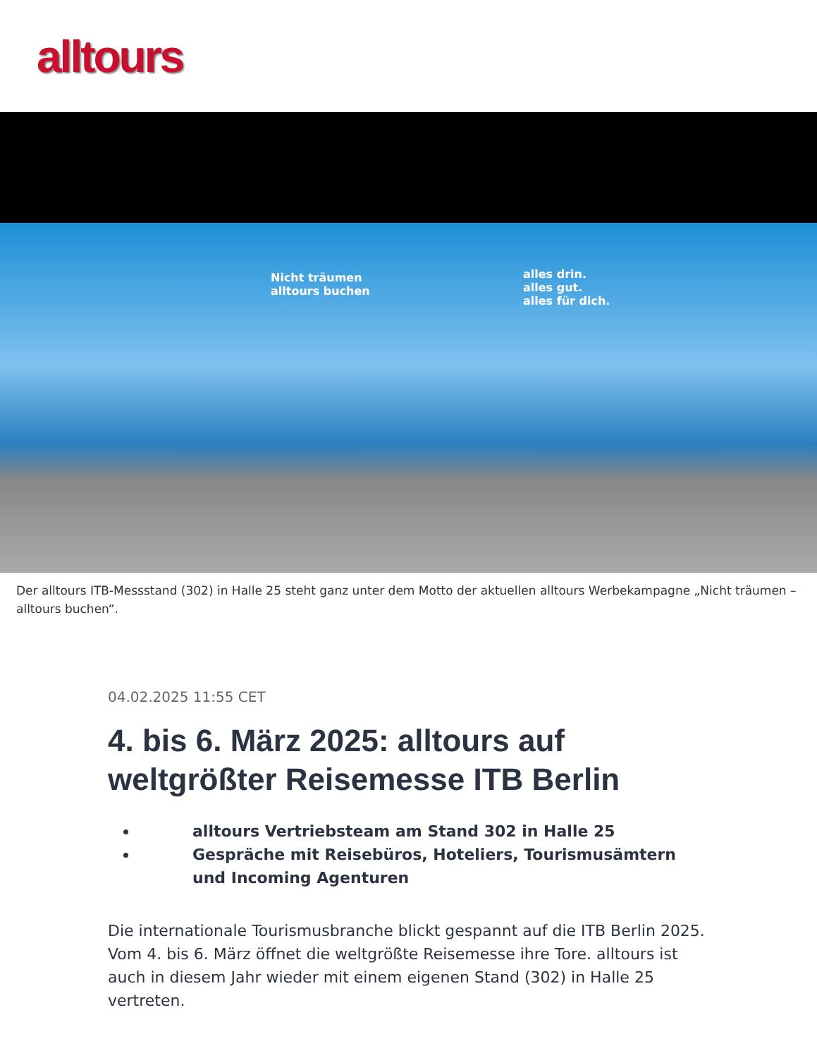alltours
Nicht träumen
alltours buchen
alles drin.
alles gut.
alles für dich.
Der alltours ITB-Messstand (302) in Halle 25 steht ganz unter dem Motto der aktuellen alltours Werbekampagne „Nicht träumen – alltours buchen“.
04.02.2025 11:55 CET
4. bis 6. März 2025: alltours auf weltgrößter Reisemesse ITB Berlin
alltours Vertriebsteam am Stand 302 in Halle 25
Gespräche mit Reisebüros, Hoteliers, Tourismusämtern und Incoming Agenturen
Die internationale Tourismusbranche blickt gespannt auf die ITB Berlin 2025. Vom 4. bis 6. März öffnet die weltgrößte Reisemesse ihre Tore. alltours ist auch in diesem Jahr wieder mit einem eigenen Stand (302) in Halle 25 vertreten.